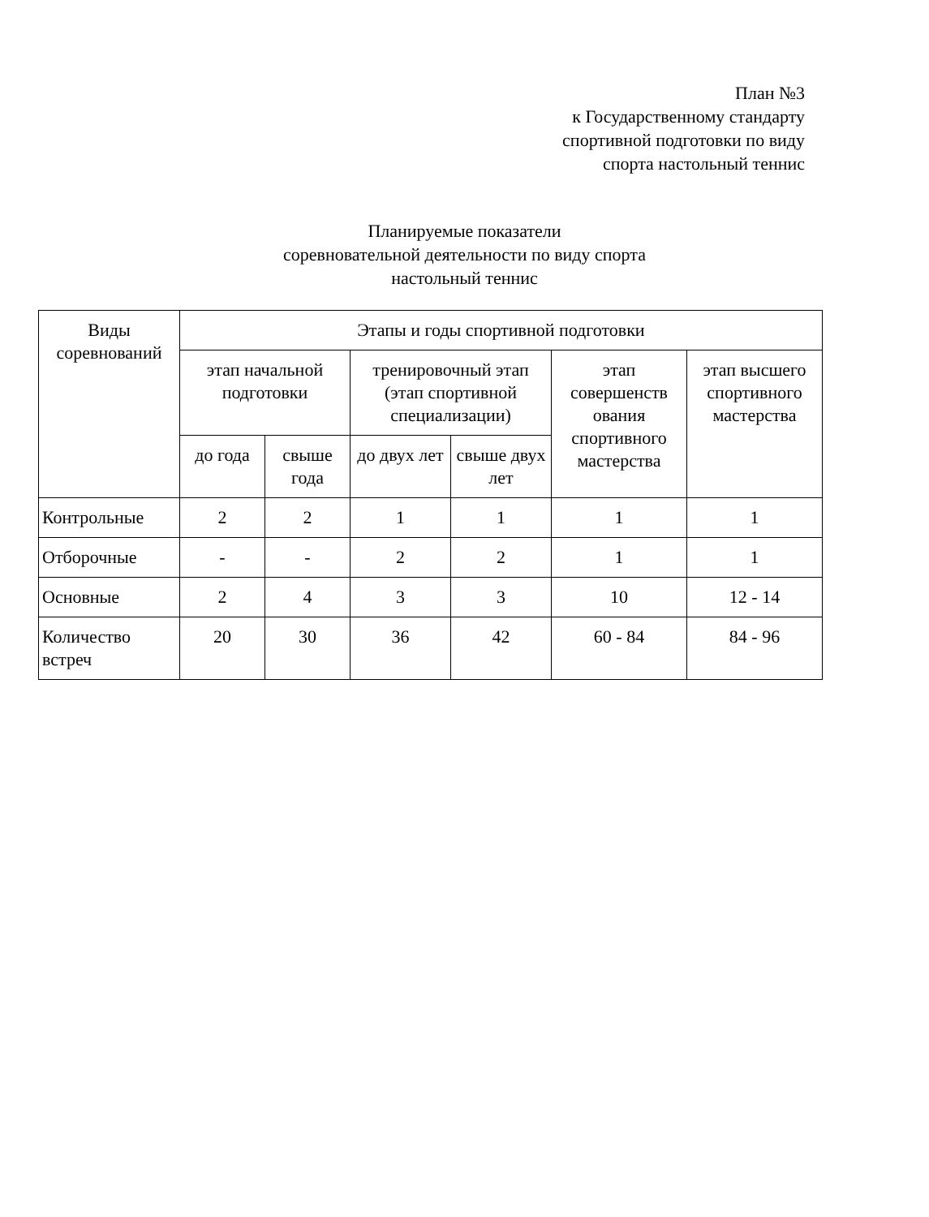План №3
к Государственному стандарту
спортивной подготовки по виду
спорта настольный теннис
Планируемые показатели
соревновательной деятельности по виду спорта
настольный теннис
| Виды соревнований | Этапы и годы спортивной подготовки | | | | | |
| --- | --- | --- | --- | --- | --- | --- |
| | этап начальной подготовки | | тренировочный этап (этап спортивной специализации) | | этап совершенств ования спортивного мастерства | этап высшего спортивного мастерства |
| | до года | свыше года | до двух лет | свыше двух лет | | |
| Контрольные | 2 | 2 | 1 | 1 | 1 | 1 |
| Отборочные | - | - | 2 | 2 | 1 | 1 |
| Основные | 2 | 4 | 3 | 3 | 10 | 12 - 14 |
| Количество встреч | 20 | 30 | 36 | 42 | 60 - 84 | 84 - 96 |